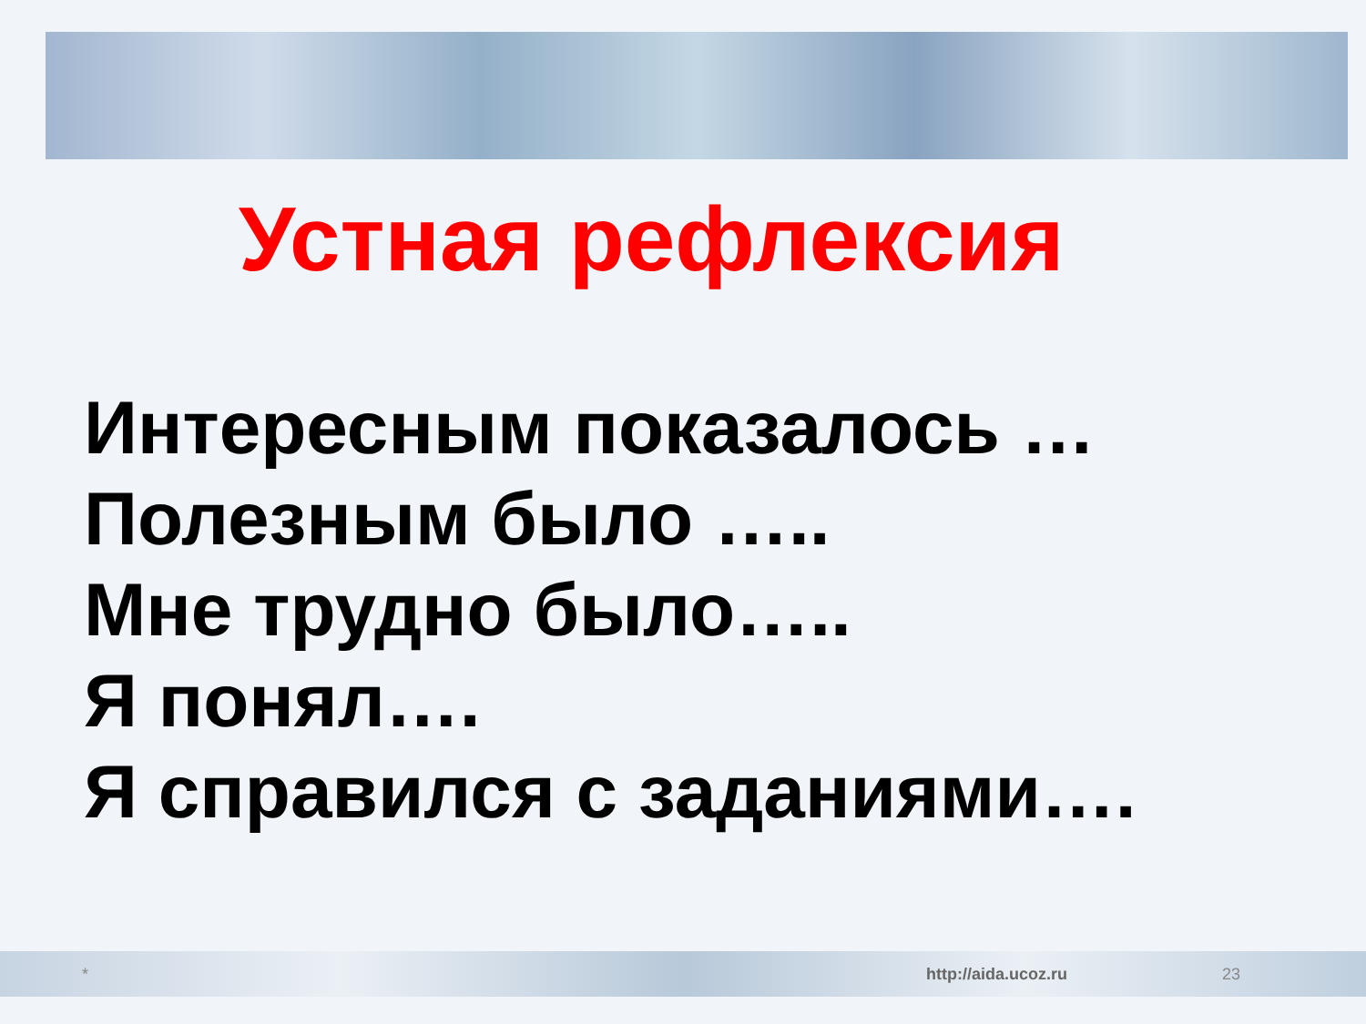Устная рефлексия
Интересным показалось …
Полезным было …..
Мне трудно было…..
Я понял….
Я справился с заданиями….
* http://aida.ucoz.ru 23